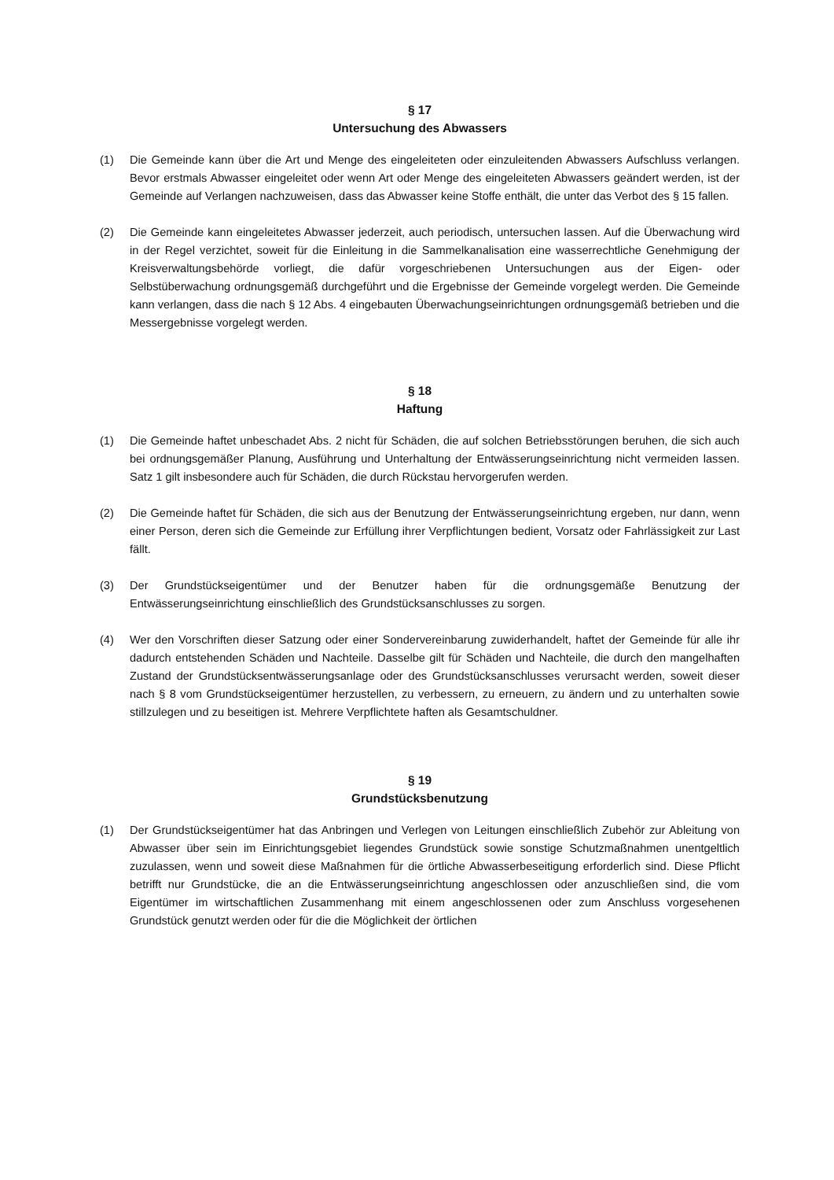§ 17
Untersuchung des Abwassers
(1) Die Gemeinde kann über die Art und Menge des eingeleiteten oder einzuleitenden Abwassers Aufschluss verlangen. Bevor erstmals Abwasser eingeleitet oder wenn Art oder Menge des eingeleiteten Abwassers geändert werden, ist der Gemeinde auf Verlangen nachzuweisen, dass das Abwasser keine Stoffe enthält, die unter das Verbot des § 15 fallen.
(2) Die Gemeinde kann eingeleitetes Abwasser jederzeit, auch periodisch, untersuchen lassen. Auf die Überwachung wird in der Regel verzichtet, soweit für die Einleitung in die Sammelkanalisation eine wasserrechtliche Genehmigung der Kreisverwaltungsbehörde vorliegt, die dafür vorgeschriebenen Untersuchungen aus der Eigen- oder Selbstüberwachung ordnungsgemäß durchgeführt und die Ergebnisse der Gemeinde vorgelegt werden. Die Gemeinde kann verlangen, dass die nach § 12 Abs. 4 eingebauten Überwachungseinrichtungen ordnungsgemäß betrieben und die Messergebnisse vorgelegt werden.
§ 18
Haftung
(1) Die Gemeinde haftet unbeschadet Abs. 2 nicht für Schäden, die auf solchen Betriebsstörungen beruhen, die sich auch bei ordnungsgemäßer Planung, Ausführung und Unterhaltung der Entwässerungseinrichtung nicht vermeiden lassen. Satz 1 gilt insbesondere auch für Schäden, die durch Rückstau hervorgerufen werden.
(2) Die Gemeinde haftet für Schäden, die sich aus der Benutzung der Entwässerungseinrichtung ergeben, nur dann, wenn einer Person, deren sich die Gemeinde zur Erfüllung ihrer Verpflichtungen bedient, Vorsatz oder Fahrlässigkeit zur Last fällt.
(3) Der Grundstückseigentümer und der Benutzer haben für die ordnungsgemäße Benutzung der Entwässerungseinrichtung einschließlich des Grundstücksanschlusses zu sorgen.
(4) Wer den Vorschriften dieser Satzung oder einer Sondervereinbarung zuwiderhandelt, haftet der Gemeinde für alle ihr dadurch entstehenden Schäden und Nachteile. Dasselbe gilt für Schäden und Nachteile, die durch den mangelhaften Zustand der Grundstücksentwässerungsanlage oder des Grundstücksanschlusses verursacht werden, soweit dieser nach § 8 vom Grundstückseigentümer herzustellen, zu verbessern, zu erneuern, zu ändern und zu unterhalten sowie stillzulegen und zu beseitigen ist. Mehrere Verpflichtete haften als Gesamtschuldner.
§ 19
Grundstücksbenutzung
(1) Der Grundstückseigentümer hat das Anbringen und Verlegen von Leitungen einschließlich Zubehör zur Ableitung von Abwasser über sein im Einrichtungsgebiet liegendes Grundstück sowie sonstige Schutzmaßnahmen unentgeltlich zuzulassen, wenn und soweit diese Maßnahmen für die örtliche Abwasserbeseitigung erforderlich sind. Diese Pflicht betrifft nur Grundstücke, die an die Entwässerungseinrichtung angeschlossen oder anzuschließen sind, die vom Eigentümer im wirtschaftlichen Zusammenhang mit einem angeschlossenen oder zum Anschluss vorgesehenen Grundstück genutzt werden oder für die die Möglichkeit der örtlichen